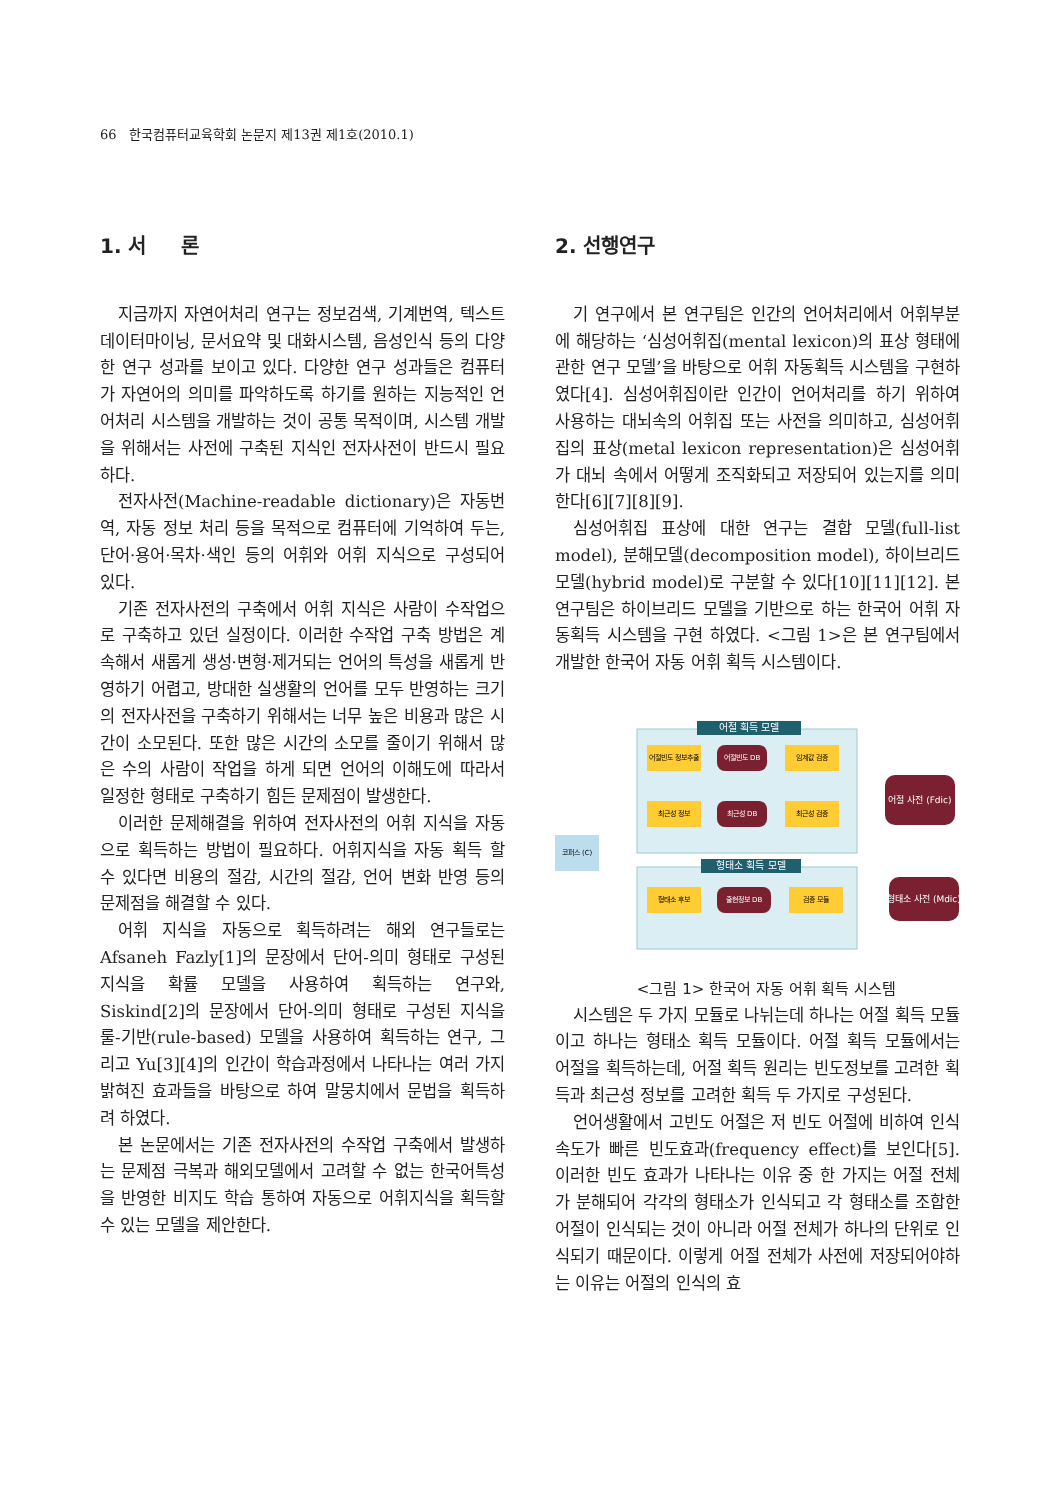66 한국컴퓨터교육학회 논문지 제13권 제1호(2010.1)
1. 서 론
지금까지 자연어처리 연구는 정보검색, 기계번역, 텍스트 데이터마이닝, 문서요약 및 대화시스템, 음성인식 등의 다양한 연구 성과를 보이고 있다. 다양한 연구 성과들은 컴퓨터가 자연어의 의미를 파악하도록 하기를 원하는 지능적인 언어처리 시스템을 개발하는 것이 공통 목적이며, 시스템 개발을 위해서는 사전에 구축된 지식인 전자사전이 반드시 필요하다.
전자사전(Machine-readable dictionary)은 자동번역, 자동 정보 처리 등을 목적으로 컴퓨터에 기억하여 두는, 단어·용어·목차·색인 등의 어휘와 어휘 지식으로 구성되어 있다.
기존 전자사전의 구축에서 어휘 지식은 사람이 수작업으로 구축하고 있던 실정이다. 이러한 수작업 구축 방법은 계속해서 새롭게 생성·변형·제거되는 언어의 특성을 새롭게 반영하기 어렵고, 방대한 실생활의 언어를 모두 반영하는 크기의 전자사전을 구축하기 위해서는 너무 높은 비용과 많은 시간이 소모된다. 또한 많은 시간의 소모를 줄이기 위해서 많은 수의 사람이 작업을 하게 되면 언어의 이해도에 따라서 일정한 형태로 구축하기 힘든 문제점이 발생한다.
이러한 문제해결을 위하여 전자사전의 어휘 지식을 자동으로 획득하는 방법이 필요하다. 어휘지식을 자동 획득 할 수 있다면 비용의 절감, 시간의 절감, 언어 변화 반영 등의 문제점을 해결할 수 있다.
어휘 지식을 자동으로 획득하려는 해외 연구들로는 Afsaneh Fazly[1]의 문장에서 단어-의미 형태로 구성된 지식을 확률 모델을 사용하여 획득하는 연구와, Siskind[2]의 문장에서 단어-의미 형태로 구성된 지식을 룰-기반(rule-based) 모델을 사용하여 획득하는 연구, 그리고 Yu[3][4]의 인간이 학습과정에서 나타나는 여러 가지 밝혀진 효과들을 바탕으로 하여 말뭉치에서 문법을 획득하려 하였다.
본 논문에서는 기존 전자사전의 수작업 구축에서 발생하는 문제점 극복과 해외모델에서 고려할 수 없는 한국어특성을 반영한 비지도 학습 통하여 자동으로 어휘지식을 획득할 수 있는 모델을 제안한다.
2. 선행연구
기 연구에서 본 연구팀은 인간의 언어처리에서 어휘부분에 해당하는 ‘심성어휘집(mental lexicon)의 표상 형태에 관한 연구 모델’을 바탕으로 어휘 자동획득 시스템을 구현하였다[4]. 심성어휘집이란 인간이 언어처리를 하기 위하여 사용하는 대뇌속의 어휘집 또는 사전을 의미하고, 심성어휘집의 표상(metal lexicon representation)은 심성어휘가 대뇌 속에서 어떻게 조직화되고 저장되어 있는지를 의미한다[6][7][8][9].
심성어휘집 표상에 대한 연구는 결합 모델(full-list model), 분해모델(decomposition model), 하이브리드 모델(hybrid model)로 구분할 수 있다[10][11][12]. 본 연구팀은 하이브리드 모델을 기반으로 하는 한국어 어휘 자동획득 시스템을 구현 하였다. <그림 1>은 본 연구팀에서 개발한 한국어 자동 어휘 획득 시스템이다.
어절 획득 모델
형태소 획득 모델
어절빈도 정보추출
어절빈도 DB
임계값 검증
최근성 정보
최근성 DB
최근성 검증
형태소 후보
출현정보 DB
검증 모듈
코퍼스 (C)
어절 사전 (Fdic)
형태소 사전 (Mdic)
<그림 1> 한국어 자동 어휘 획득 시스템
시스템은 두 가지 모듈로 나뉘는데 하나는 어절 획득 모듈이고 하나는 형태소 획득 모듈이다. 어절 획득 모듈에서는 어절을 획득하는데, 어절 획득 원리는 빈도정보를 고려한 획득과 최근성 정보를 고려한 획득 두 가지로 구성된다.
언어생활에서 고빈도 어절은 저 빈도 어절에 비하여 인식 속도가 빠른 빈도효과(frequency effect)를 보인다[5]. 이러한 빈도 효과가 나타나는 이유 중 한 가지는 어절 전체가 분해되어 각각의 형태소가 인식되고 각 형태소를 조합한 어절이 인식되는 것이 아니라 어절 전체가 하나의 단위로 인식되기 때문이다. 이렇게 어절 전체가 사전에 저장되어야하는 이유는 어절의 인식의 효